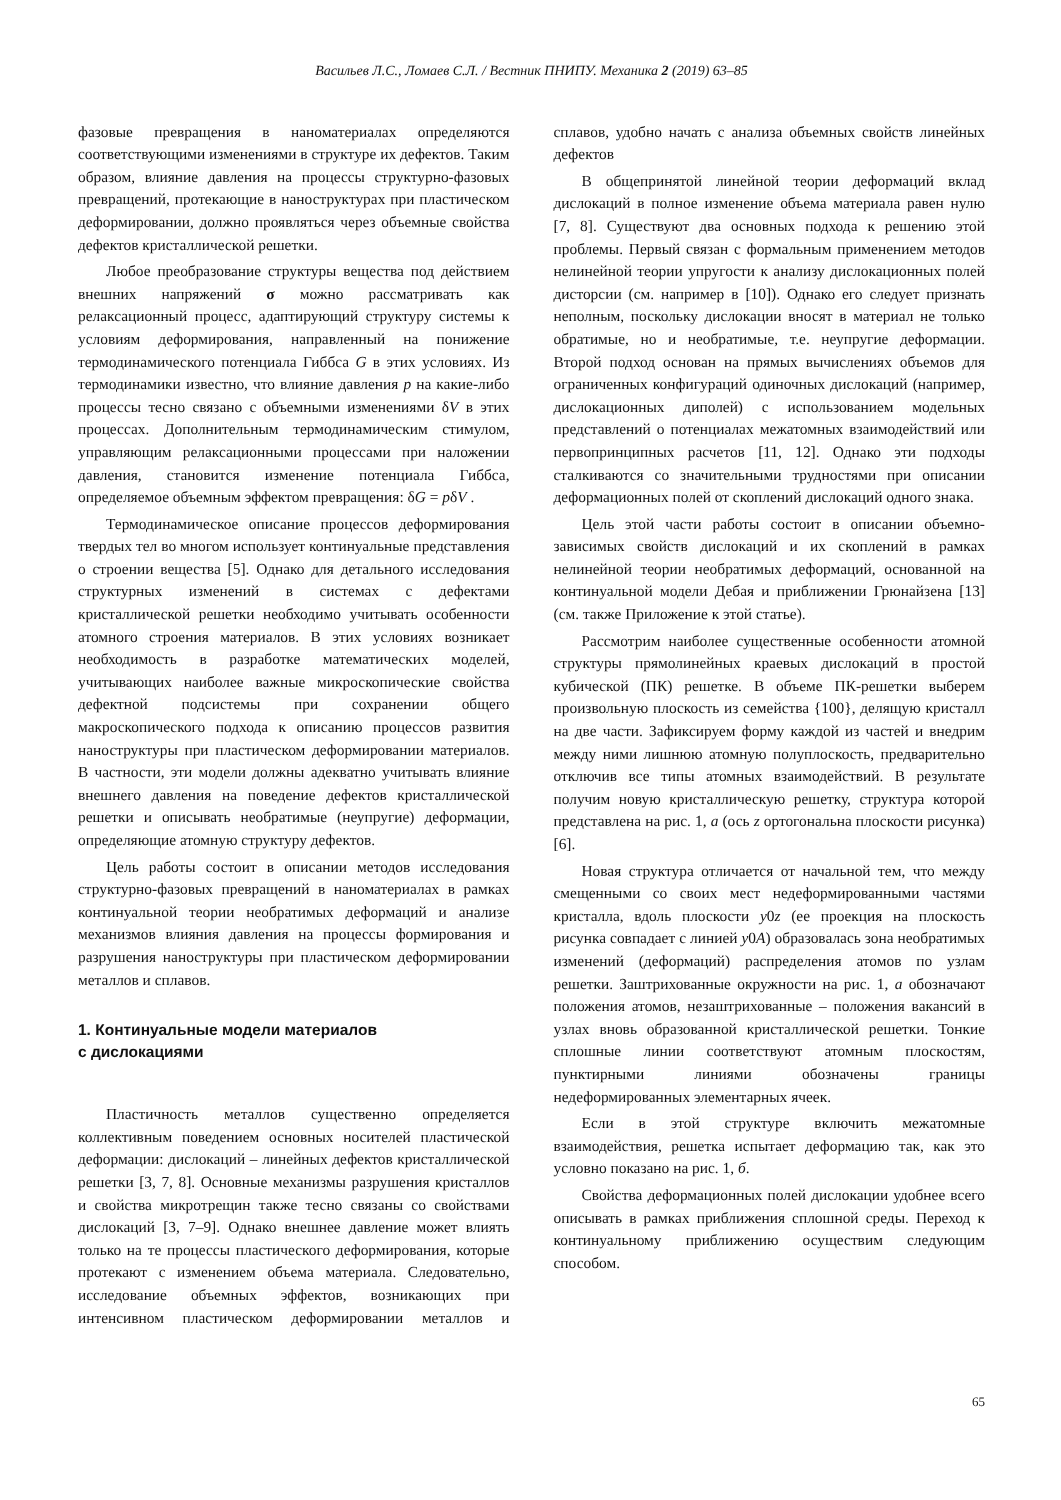Васильев Л.С., Ломаев С.Л. / Вестник ПНИПУ. Механика 2 (2019) 63–85
фазовые превращения в наноматериалах определяются соответствующими изменениями в структуре их дефектов. Таким образом, влияние давления на процессы структурно-фазовых превращений, протекающие в наноструктурах при пластическом деформировании, должно проявляться через объемные свойства дефектов кристаллической решетки.
Любое преобразование структуры вещества под действием внешних напряжений σ можно рассматривать как релаксационный процесс, адаптирующий структуру системы к условиям деформирования, направленный на понижение термодинамического потенциала Гиббса G в этих условиях. Из термодинамики известно, что влияние давления p на какие-либо процессы тесно связано с объемными изменениями δV в этих процессах. Дополнительным термодинамическим стимулом, управляющим релаксационными процессами при наложении давления, становится изменение потенциала Гиббса, определяемое объемным эффектом превращения: δG = pδV .
Термодинамическое описание процессов деформирования твердых тел во многом использует континуальные представления о строении вещества [5]. Однако для детального исследования структурных изменений в системах с дефектами кристаллической решетки необходимо учитывать особенности атомного строения материалов. В этих условиях возникает необходимость в разработке математических моделей, учитывающих наиболее важные микроскопические свойства дефектной подсистемы при сохранении общего макроскопического подхода к описанию процессов развития наноструктуры при пластическом деформировании материалов. В частности, эти модели должны адекватно учитывать влияние внешнего давления на поведение дефектов кристаллической решетки и описывать необратимые (неупругие) деформации, определяющие атомную структуру дефектов.
Цель работы состоит в описании методов исследования структурно-фазовых превращений в наноматериалах в рамках континуальной теории необратимых деформаций и анализе механизмов влияния давления на процессы формирования и разрушения наноструктуры при пластическом деформировании металлов и сплавов.
1. Континуальные модели материалов
с дислокациями
Пластичность металлов существенно определяется коллективным поведением основных носителей пластической деформации: дислокаций – линейных дефектов кристаллической решетки [3, 7, 8]. Основные механизмы разрушения кристаллов и свойства микротрещин также тесно связаны со свойствами дислокаций [3, 7–9]. Однако внешнее давление может влиять только на те процессы пластического деформирования, которые протекают с изменением объема материала. Следовательно, исследование объемных эффектов, возникающих при интенсивном пластическом деформировании металлов и сплавов, удобно начать с анализа объемных свойств линейных дефектов
В общепринятой линейной теории деформаций вклад дислокаций в полное изменение объема материала равен нулю [7, 8]. Существуют два основных подхода к решению этой проблемы. Первый связан с формальным применением методов нелинейной теории упругости к анализу дислокационных полей дисторсии (см. например в [10]). Однако его следует признать неполным, поскольку дислокации вносят в материал не только обратимые, но и необратимые, т.е. неупругие деформации. Второй подход основан на прямых вычислениях объемов для ограниченных конфигураций одиночных дислокаций (например, дислокационных диполей) с использованием модельных представлений о потенциалах межатомных взаимодействий или первопринципных расчетов [11, 12]. Однако эти подходы сталкиваются со значительными трудностями при описании деформационных полей от скоплений дислокаций одного знака.
Цель этой части работы состоит в описании объемно-зависимых свойств дислокаций и их скоплений в рамках нелинейной теории необратимых деформаций, основанной на континуальной модели Дебая и приближении Грюнайзена [13] (см. также Приложение к этой статье).
Рассмотрим наиболее существенные особенности атомной структуры прямолинейных краевых дислокаций в простой кубической (ПК) решетке. В объеме ПК-решетки выберем произвольную плоскость из семейства {100}, делящую кристалл на две части. Зафиксируем форму каждой из частей и внедрим между ними лишнюю атомную полуплоскость, предварительно отключив все типы атомных взаимодействий. В результате получим новую кристаллическую решетку, структура которой представлена на рис. 1, а (ось z ортогональна плоскости рисунка) [6].
Новая структура отличается от начальной тем, что между смещенными со своих мест недеформированными частями кристалла, вдоль плоскости y0z (ее проекция на плоскость рисунка совпадает с линией y0A) образовалась зона необратимых изменений (деформаций) распределения атомов по узлам решетки. Заштрихованные окружности на рис. 1, а обозначают положения атомов, незаштрихованные – положения вакансий в узлах вновь образованной кристаллической решетки. Тонкие сплошные линии соответствуют атомным плоскостям, пунктирными линиями обозначены границы недеформированных элементарных ячеек.
Если в этой структуре включить межатомные взаимодействия, решетка испытает деформацию так, как это условно показано на рис. 1, б.
Свойства деформационных полей дислокации удобнее всего описывать в рамках приближения сплошной среды. Переход к континуальному приближению осуществим следующим способом.
65